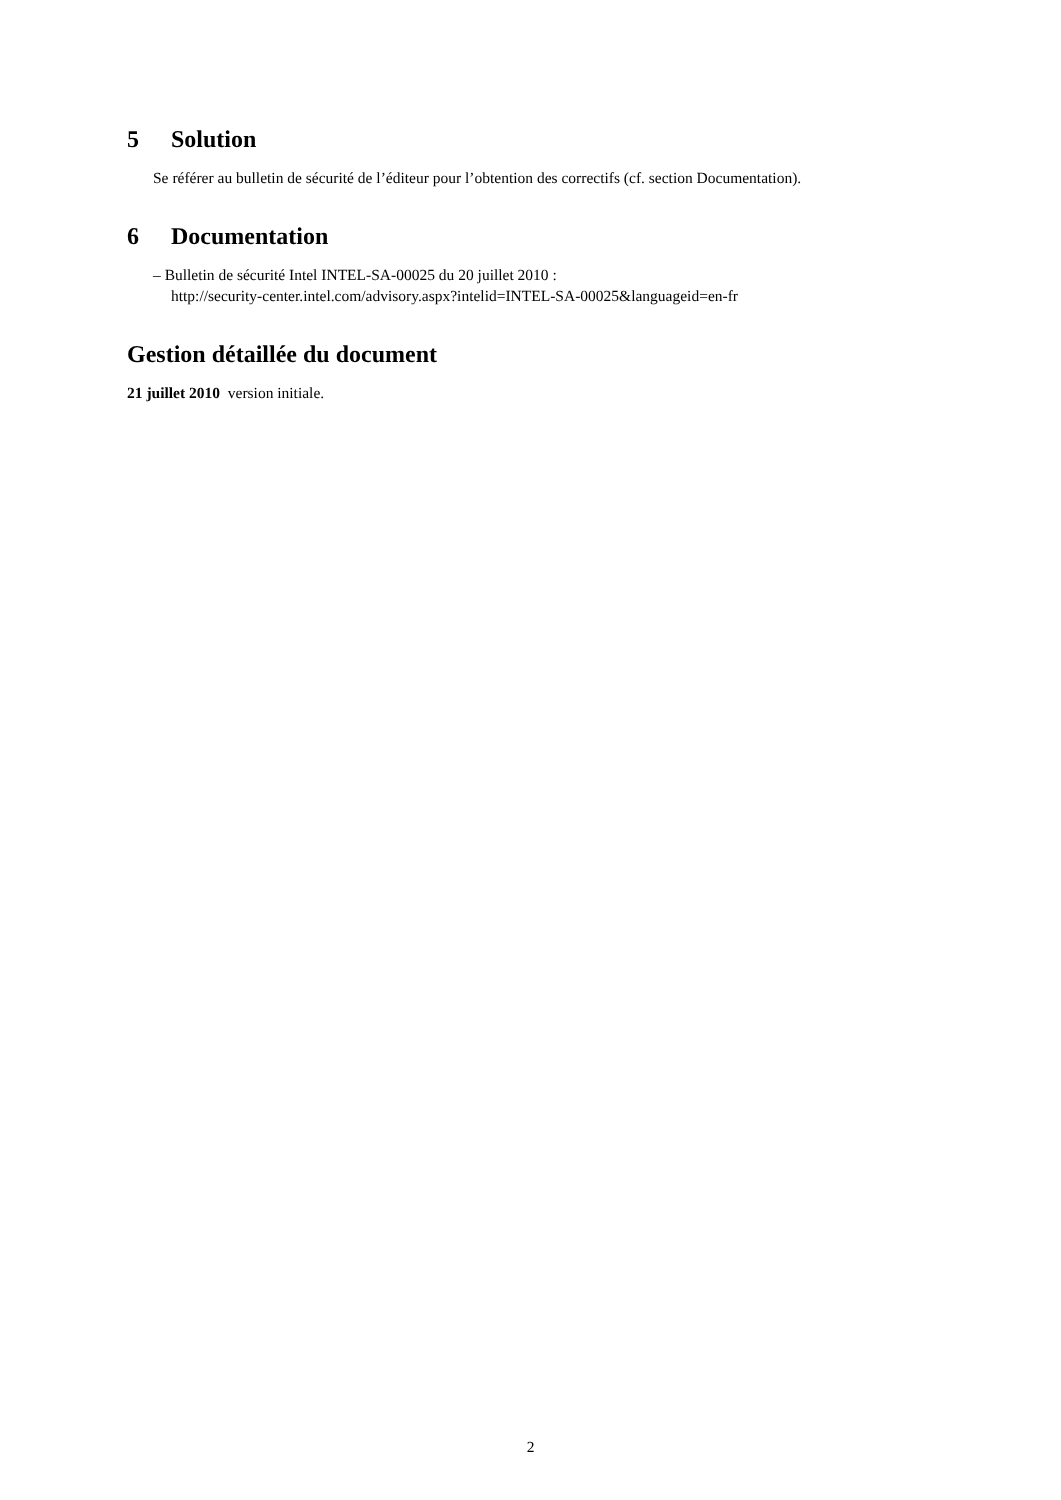5 Solution
Se référer au bulletin de sécurité de l’éditeur pour l’obtention des correctifs (cf. section Documentation).
6 Documentation
– Bulletin de sécurité Intel INTEL-SA-00025 du 20 juillet 2010 :
http://security-center.intel.com/advisory.aspx?intelid=INTEL-SA-00025&languageid=en-fr
Gestion détaillée du document
21 juillet 2010 version initiale.
2